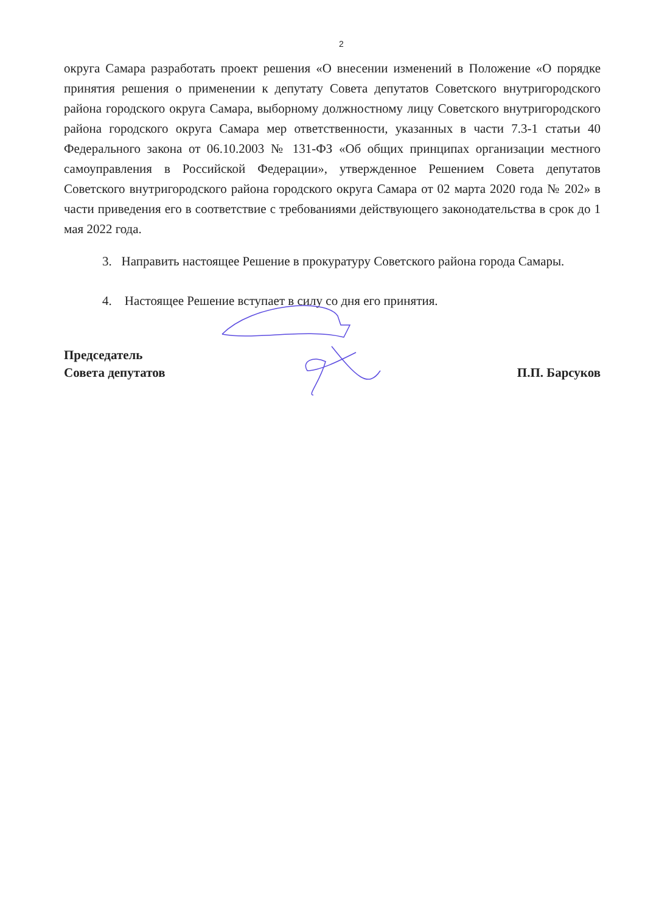2
округа Самара разработать проект решения «О внесении изменений в Положение «О порядке принятия решения о применении к депутату Совета депутатов Советского внутригородского района городского округа Самара, выборному должностному лицу Советского внутригородского района городского округа Самара мер ответственности, указанных в части 7.3-1 статьи 40 Федерального закона от 06.10.2003 № 131-ФЗ «Об общих принципах организации местного самоуправления в Российской Федерации», утвержденное Решением Совета депутатов Советского внутригородского района городского округа Самара от 02 марта 2020 года № 202» в части приведения его в соответствие с требованиями действующего законодательства в срок до 1 мая 2022 года.
3. Направить настоящее Решение в прокуратуру Советского района города Самары.
4. Настоящее Решение вступает в силу со дня его принятия.
Председатель
Совета депутатов
П.П. Барсуков